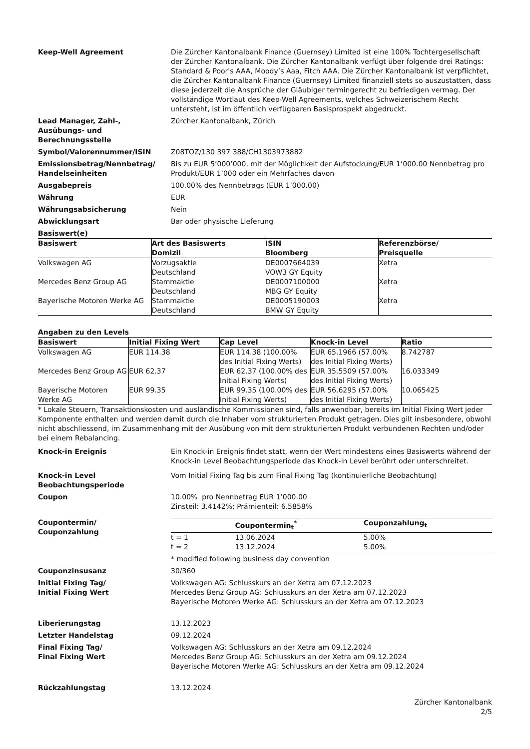Keep-Well Agreement Die Zürcher Kantonalbank Finance (Guernsey) Limited ist eine 100% Tochtergesellschaft der Zürcher Kantonalbank. Die Zürcher Kantonalbank verfügt über folgende drei Ratings: Standard & Poor's AAA, Moody’s Aaa, Fitch AAA. Die Zürcher Kantonalbank ist verpflichtet, die Zürcher Kantonalbank Finance (Guernsey) Limited finanziell stets so auszustatten, dass diese jederzeit die Ansprüche der Gläubiger termingerecht zu befriedigen vermag. Der vollständige Wortlaut des Keep-Well Agreements, welches Schweizerischem Recht untersteht, ist im öffentlich verfügbaren Basisprospekt abgedruckt.
Lead Manager, Zahl-,
Ausübungs- und
Berechnungsstelle
Zürcher Kantonalbank, Zürich
Symbol/Valorennummer/ISIN Z08TOZ/130 397 388/CH1303973882
Emissionsbetrag/Nennbetrag/
Handelseinheiten
Bis zu EUR 5’000’000, mit der Möglichkeit der Aufstockung/EUR 1’000.00 Nennbetrag pro Produkt/EUR 1’000 oder ein Mehrfaches davon
Ausgabepreis 100.00% des Nennbetrags (EUR 1’000.00)
Währung EUR
Währungsabsicherung Nein
Abwicklungsart Bar oder physische Lieferung
Basiswert(e)
| Basiswert | Art des Basiswerts Domizil | ISIN Bloomberg | Referenzbörse/ Preisquelle |
| --- | --- | --- | --- |
| Volkswagen AG | Vorzugsaktie Deutschland | DE0007664039 VOW3 GY Equity | Xetra |
| Mercedes Benz Group AG | Stammaktie Deutschland | DE0007100000 MBG GY Equity | Xetra |
| Bayerische Motoren Werke AG | Stammaktie Deutschland | DE0005190003 BMW GY Equity | Xetra |
Angaben zu den Levels
| Basiswert | Initial Fixing Wert | Cap Level | Knock-in Level | Ratio |
| --- | --- | --- | --- | --- |
| Volkswagen AG | EUR 114.38 | EUR 114.38 (100.00% des Initial Fixing Werts) | EUR 65.1966 (57.00% des Initial Fixing Werts) | 8.742787 |
| Mercedes Benz Group AG | EUR 62.37 | EUR 62.37 (100.00% des Initial Fixing Werts) | EUR 35.5509 (57.00% des Initial Fixing Werts) | 16.033349 |
| Bayerische Motoren Werke AG | EUR 99.35 | EUR 99.35 (100.00% des Initial Fixing Werts) | EUR 56.6295 (57.00% des Initial Fixing Werts) | 10.065425 |
* Lokale Steuern, Transaktionskosten und ausländische Kommissionen sind, falls anwendbar, bereits im Initial Fixing Wert jeder Komponente enthalten und werden damit durch die Inhaber vom strukturierten Produkt getragen. Dies gilt insbesondere, obwohl nicht abschliessend, im Zusammenhang mit der Ausübung von mit dem strukturierten Produkt verbundenen Rechten und/oder bei einem Rebalancing.
Knock-in Ereignis Ein Knock-in Ereignis findet statt, wenn der Wert mindestens eines Basiswerts während der Knock-in Level Beobachtungsperiode das Knock-in Level berührt oder unterschreitet.
Knock-in Level
Beobachtungsperiode
Vom Initial Fixing Tag bis zum Final Fixing Tag (kontinuierliche Beobachtung)
Coupon 10.00% pro Nennbetrag EUR 1’000.00
Zinsteil: 3.4142%; Prämienteil: 6.5858%
Coupontermin/
Couponzahlung
| | Coupontermin<sub>t</sub><sup>*</sup> | Couponzahlung<sub>t</sub> |
| --- | --- | --- |
| t = 1 | 13.06.2024 | 5.00% |
| t = 2 | 13.12.2024 | 5.00% |
* modified following business day convention
Couponzinsusanz 30/360
Initial Fixing Tag/
Initial Fixing Wert
Volkswagen AG: Schlusskurs an der Xetra am 07.12.2023
Mercedes Benz Group AG: Schlusskurs an der Xetra am 07.12.2023
Bayerische Motoren Werke AG: Schlusskurs an der Xetra am 07.12.2023
Liberierungstag 13.12.2023
Letzter Handelstag 09.12.2024
Final Fixing Tag/
Final Fixing Wert
Volkswagen AG: Schlusskurs an der Xetra am 09.12.2024
Mercedes Benz Group AG: Schlusskurs an der Xetra am 09.12.2024
Bayerische Motoren Werke AG: Schlusskurs an der Xetra am 09.12.2024
Rückzahlungstag 13.12.2024
Zürcher Kantonalbank
2/5